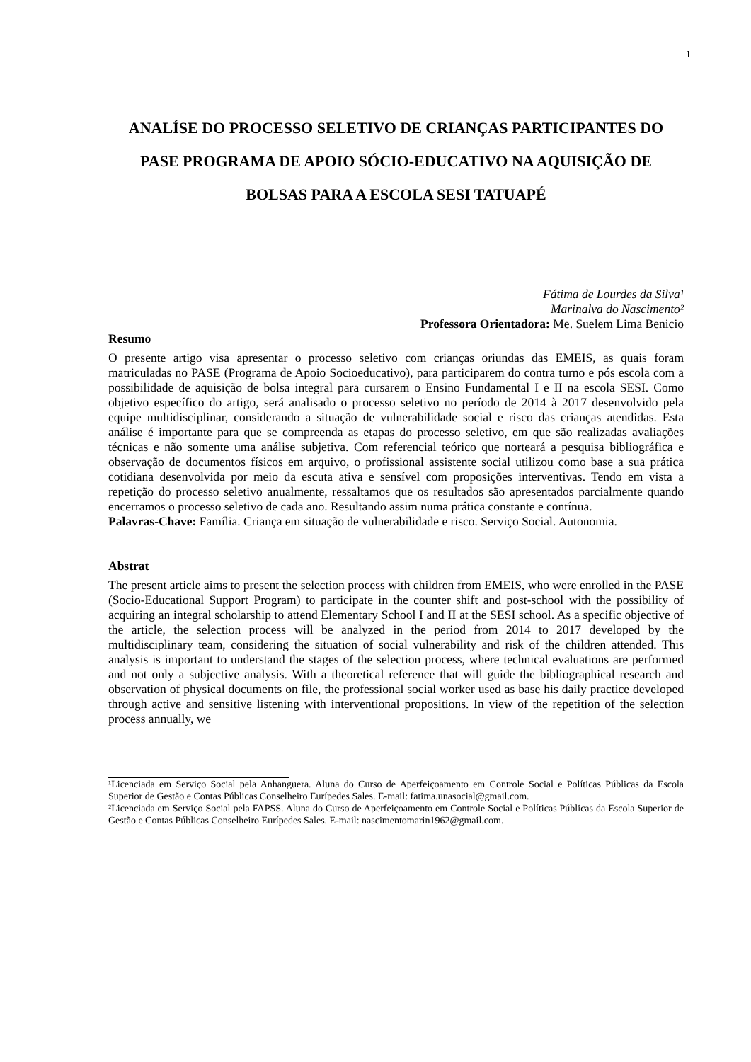1
ANALÍSE DO PROCESSO SELETIVO DE CRIANÇAS PARTICIPANTES DO PASE PROGRAMA DE APOIO SÓCIO-EDUCATIVO NA AQUISIÇÃO DE BOLSAS PARA A ESCOLA SESI TATUAPÉ
Fátima de Lourdes da Silva¹
Marinalva do Nascimento²
Professora Orientadora: Me. Suelem Lima Benicio
Resumo
O presente artigo visa apresentar o processo seletivo com crianças oriundas das EMEIS, as quais foram matriculadas no PASE (Programa de Apoio Socioeducativo), para participarem do contra turno e pós escola com a possibilidade de aquisição de bolsa integral para cursarem o Ensino Fundamental I e II na escola SESI. Como objetivo específico do artigo, será analisado o processo seletivo no período de 2014 à 2017 desenvolvido pela equipe multidisciplinar, considerando a situação de vulnerabilidade social e risco das crianças atendidas. Esta análise é importante para que se compreenda as etapas do processo seletivo, em que são realizadas avaliações técnicas e não somente uma análise subjetiva. Com referencial teórico que norteará a pesquisa bibliográfica e observação de documentos físicos em arquivo, o profissional assistente social utilizou como base a sua prática cotidiana desenvolvida por meio da escuta ativa e sensível com proposições interventivas. Tendo em vista a repetição do processo seletivo anualmente, ressaltamos que os resultados são apresentados parcialmente quando encerramos o processo seletivo de cada ano. Resultando assim numa prática constante e contínua.
Palavras-Chave: Família. Criança em situação de vulnerabilidade e risco. Serviço Social. Autonomia.
Abstrat
The present article aims to present the selection process with children from EMEIS, who were enrolled in the PASE (Socio-Educational Support Program) to participate in the counter shift and post-school with the possibility of acquiring an integral scholarship to attend Elementary School I and II at the SESI school. As a specific objective of the article, the selection process will be analyzed in the period from 2014 to 2017 developed by the multidisciplinary team, considering the situation of social vulnerability and risk of the children attended. This analysis is important to understand the stages of the selection process, where technical evaluations are performed and not only a subjective analysis. With a theoretical reference that will guide the bibliographical research and observation of physical documents on file, the professional social worker used as base his daily practice developed through active and sensitive listening with interventional propositions. In view of the repetition of the selection process annually, we
¹Licenciada em Serviço Social pela Anhanguera. Aluna do Curso de Aperfeiçoamento em Controle Social e Políticas Públicas da Escola Superior de Gestão e Contas Públicas Conselheiro Eurípedes Sales. E-mail: fatima.unasocial@gmail.com.
²Licenciada em Serviço Social pela FAPSS. Aluna do Curso de Aperfeiçoamento em Controle Social e Políticas Públicas da Escola Superior de Gestão e Contas Públicas Conselheiro Eurípedes Sales. E-mail: nascimentomarin1962@gmail.com.